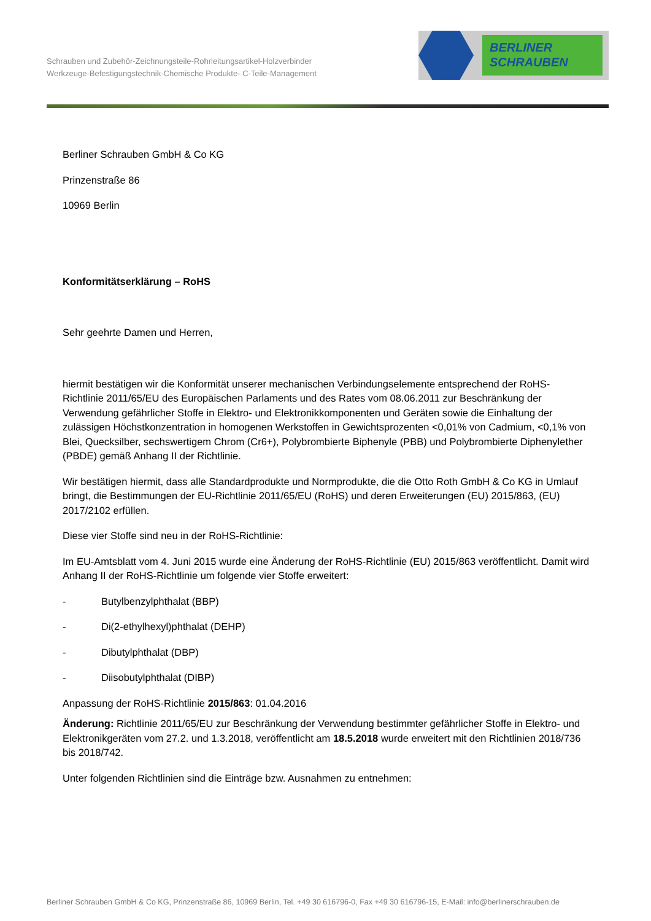Schrauben und Zubehör-Zeichnungsteile-Rohrleitungsartikel-Holzverbinder
Werkzeuge-Befestigungstechnik-Chemische Produkte- C-Teile-Management
BERLINER
SCHRAUBEN
Berliner Schrauben GmbH & Co KG
Prinzenstraße 86
10969 Berlin
Konformitätserklärung – RoHS
Sehr geehrte Damen und Herren,
hiermit bestätigen wir die Konformität unserer mechanischen Verbindungselemente entsprechend der RoHS-Richtlinie 2011/65/EU des Europäischen Parlaments und des Rates vom 08.06.2011 zur Beschränkung der Verwendung gefährlicher Stoffe in Elektro- und Elektronikkomponenten und Geräten sowie die Einhaltung der zulässigen Höchstkonzentration in homogenen Werkstoffen in Gewichtsprozenten <0,01% von Cadmium, <0,1% von Blei, Quecksilber, sechswertigem Chrom (Cr6+), Polybrombierte Biphenyle (PBB) und Polybrombierte Diphenylether (PBDE) gemäß Anhang II der Richtlinie.
Wir bestätigen hiermit, dass alle Standardprodukte und Normprodukte, die die Otto Roth GmbH & Co KG in Umlauf bringt, die Bestimmungen der EU-Richtlinie 2011/65/EU (RoHS) und deren Erweiterungen (EU) 2015/863, (EU) 2017/2102 erfüllen.
Diese vier Stoffe sind neu in der RoHS-Richtlinie:
Im EU-Amtsblatt vom 4. Juni 2015 wurde eine Änderung der RoHS-Richtlinie (EU) 2015/863 veröffentlicht. Damit wird Anhang II der RoHS-Richtlinie um folgende vier Stoffe erweitert:
- Butylbenzylphthalat (BBP)
- Di(2-ethylhexyl)phthalat (DEHP)
- Dibutylphthalat (DBP)
- Diisobutylphthalat (DIBP)
Anpassung der RoHS-Richtlinie 2015/863: 01.04.2016
Änderung: Richtlinie 2011/65/EU zur Beschränkung der Verwendung bestimmter gefährlicher Stoffe in Elektro- und Elektronikgeräten vom 27.2. und 1.3.2018, veröffentlicht am 18.5.2018 wurde erweitert mit den Richtlinien 2018/736 bis 2018/742.
Unter folgenden Richtlinien sind die Einträge bzw. Ausnahmen zu entnehmen:
Berliner Schrauben GmbH & Co KG, Prinzenstraße 86, 10969 Berlin, Tel. +49 30 616796-0, Fax +49 30 616796-15, E-Mail: info@berlinerschrauben.de